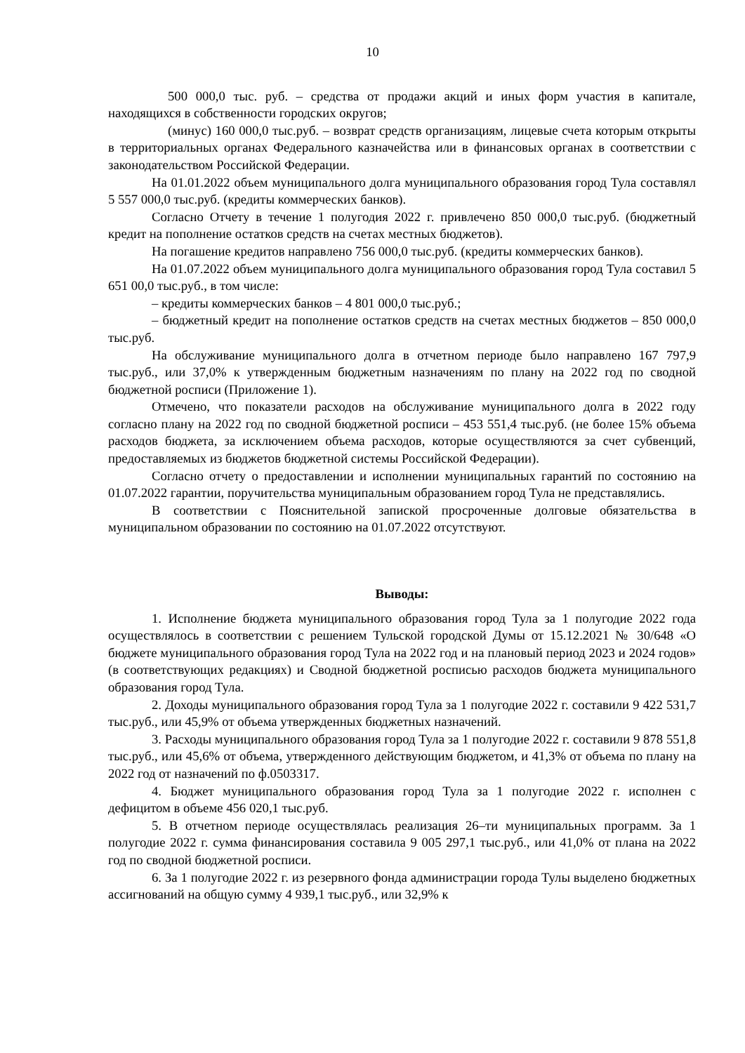10
500 000,0 тыс. руб. – средства от продажи акций и иных форм участия в капитале, находящихся в собственности городских округов;
(минус) 160 000,0 тыс.руб. – возврат средств организациям, лицевые счета которым открыты в территориальных органах Федерального казначейства или в финансовых органах в соответствии с законодательством Российской Федерации.
На 01.01.2022 объем муниципального долга муниципального образования город Тула составлял 5 557 000,0 тыс.руб. (кредиты коммерческих банков).
Согласно Отчету в течение 1 полугодия 2022 г. привлечено 850 000,0 тыс.руб. (бюджетный кредит на пополнение остатков средств на счетах местных бюджетов).
На погашение кредитов направлено 756 000,0 тыс.руб. (кредиты коммерческих банков).
На 01.07.2022 объем муниципального долга муниципального образования город Тула составил 5 651 00,0 тыс.руб., в том числе:
– кредиты коммерческих банков – 4 801 000,0 тыс.руб.;
– бюджетный кредит на пополнение остатков средств на счетах местных бюджетов – 850 000,0 тыс.руб.
На обслуживание муниципального долга в отчетном периоде было направлено 167 797,9 тыс.руб., или 37,0% к утвержденным бюджетным назначениям по плану на 2022 год по сводной бюджетной росписи (Приложение 1).
Отмечено, что показатели расходов на обслуживание муниципального долга в 2022 году согласно плану на 2022 год по сводной бюджетной росписи – 453 551,4 тыс.руб. (не более 15% объема расходов бюджета, за исключением объема расходов, которые осуществляются за счет субвенций, предоставляемых из бюджетов бюджетной системы Российской Федерации).
Согласно отчету о предоставлении и исполнении муниципальных гарантий по состоянию на 01.07.2022 гарантии, поручительства муниципальным образованием город Тула не представлялись.
В соответствии с Пояснительной запиской просроченные долговые обязательства в муниципальном образовании по состоянию на 01.07.2022 отсутствуют.
Выводы:
1. Исполнение бюджета муниципального образования город Тула за 1 полугодие 2022 года осуществлялось в соответствии с решением Тульской городской Думы от 15.12.2021 № 30/648 «О бюджете муниципального образования город Тула на 2022 год и на плановый период 2023 и 2024 годов» (в соответствующих редакциях) и Сводной бюджетной росписью расходов бюджета муниципального образования город Тула.
2. Доходы муниципального образования город Тула за 1 полугодие 2022 г. составили 9 422 531,7 тыс.руб., или 45,9% от объема утвержденных бюджетных назначений.
3. Расходы муниципального образования город Тула за 1 полугодие 2022 г. составили 9 878 551,8 тыс.руб., или 45,6% от объема, утвержденного действующим бюджетом, и 41,3% от объема по плану на 2022 год от назначений по ф.0503317.
4. Бюджет муниципального образования город Тула за 1 полугодие 2022 г. исполнен с дефицитом в объеме 456 020,1 тыс.руб.
5. В отчетном периоде осуществлялась реализация 26–ти муниципальных программ. За 1 полугодие 2022 г. сумма финансирования составила 9 005 297,1 тыс.руб., или 41,0% от плана на 2022 год по сводной бюджетной росписи.
6. За 1 полугодие 2022 г. из резервного фонда администрации города Тулы выделено бюджетных ассигнований на общую сумму 4 939,1 тыс.руб., или 32,9% к